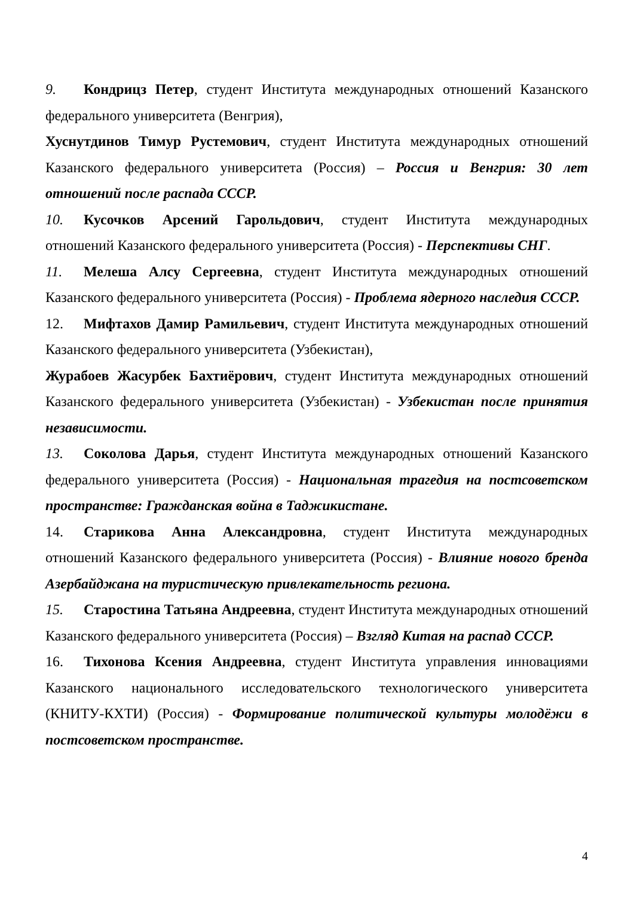9. Кондрицз Петер, студент Института международных отношений Казанского федерального университета (Венгрия),
Хуснутдинов Тимур Рустемович, студент Института международных отношений Казанского федерального университета (Россия) – Россия и Венгрия: 30 лет отношений после распада СССР.
10. Кусочков Арсений Гарольдович, студент Института международных отношений Казанского федерального университета (Россия) - Перспективы СНГ.
11. Мелеша Алсу Сергеевна, студент Института международных отношений Казанского федерального университета (Россия) - Проблема ядерного наследия СССР.
12. Мифтахов Дамир Рамильевич, студент Института международных отношений Казанского федерального университета (Узбекистан),
Журабоев Жасурбек Бахтиёрович, студент Института международных отношений Казанского федерального университета (Узбекистан) - Узбекистан после принятия независимости.
13. Соколова Дарья, студент Института международных отношений Казанского федерального университета (Россия) - Национальная трагедия на постсоветском пространстве: Гражданская война в Таджикистане.
14. Старикова Анна Александровна, студент Института международных отношений Казанского федерального университета (Россия) - Влияние нового бренда Азербайджана на туристическую привлекательность региона.
15. Старостина Татьяна Андреевна, студент Института международных отношений Казанского федерального университета (Россия) – Взгляд Китая на распад СССР.
16. Тихонова Ксения Андреевна, студент Института управления инновациями Казанского национального исследовательского технологического университета (КНИТУ-КХТИ) (Россия) - Формирование политической культуры молодёжи в постсоветском пространстве.
4